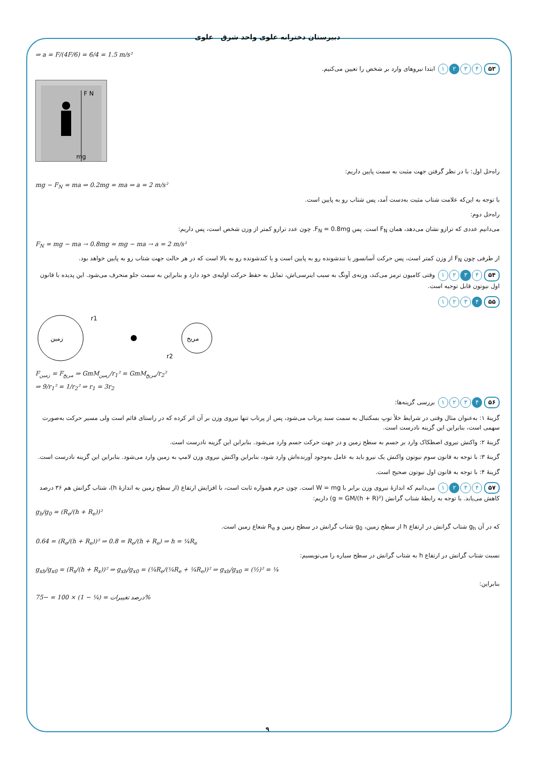دبیرستان دخترانه علوی واحد شرق علوی
⇒ a = F/(4F/6) = 6/4 = 1.5 m/s²
۵۳ ۴ ۳ ۲ ۱ ابتدا نیروهای وارد بر شخص را تعیین می‌کنیم.
F N
mg
راه‌حل اول: با در نظر گرفتن جهت مثبت به سمت پایین داریم:
mg − F<sub>N</sub> = ma ⇒ 0.2mg = ma ⇒ a = 2 m/s²
با توجه به این‌که علامت شتاب مثبت به‌دست آمد، پس شتاب رو به پایین است.
راه‌حل دوم:
می‌دانیم عددی که ترازو نشان می‌دهد، همان F<sub>N</sub> است. پس F<sub>N</sub> = 0.8mg. چون عدد ترازو کمتر از وزن شخص است، پس داریم:
F<sub>N</sub> = mg − ma → 0.8mg = mg − ma → a = 2 m/s²
از طرفی چون F<sub>N</sub> از وزن کمتر است، پس حرکت آسانسور یا تندشونده رو به پایین است و یا کندشونده رو به بالا است که در هر حالت جهت شتاب رو به پایین خواهد بود.
۵۴ ۴ ۳ ۲ ۱ وقتی کامیون ترمز می‌کند، وزنه‌ی آونگ به سبب اینرسی‌اش، تمایل به حفظ حرکت اولیه‌ی خود دارد و بنابراین به سمت جلو منحرف می‌شود. این پدیده با قانون اول نیوتون قابل توجیه است.
۵۵ ۴ ۳ ۲ ۱
زمین
مریخ
r1
r2
F<sub>زمین</sub> = F<sub>مریخ</sub> ⇒ GmM<sub>زمین</sub>/r<sub>1</sub>² = GmM<sub>مریخ</sub>/r<sub>2</sub>²
⇒ 9/r<sub>1</sub>² = 1/r<sub>2</sub>² ⇒ r<sub>1</sub> = 3r<sub>2</sub>
۵۶ ۴ ۳ ۲ ۱ بررسی گزینه‌ها:
گزینهٔ ۱: به‌عنوان مثال وقتی در شرایط خلأ توپ بسکتبال به سمت سبد پرتاب می‌شود، پس از پرتاب تنها نیروی وزن بر آن اثر کرده که در راستای قائم است ولی مسیر حرکت به‌صورت سهمی است، بنابراین این گزینه نادرست است.
گزینهٔ ۲: واکنش نیروی اصطکاک وارد بر جسم به سطح زمین و در جهت حرکت جسم وارد می‌شود. بنابراین این گزینه نادرست است.
گزینهٔ ۳: با توجه به قانون سوم نیوتون واکنش یک نیرو باید به عامل به‌وجود آورنده‌اش وارد شود، بنابراین واکنش نیروی وزن لامپ به زمین وارد می‌شود. بنابراین این گزینه نادرست است.
گزینهٔ ۴: با توجه به قانون اول نیوتون صحیح است.
۵۷ ۴ ۳ ۲ ۱ می‌دانیم که اندازهٔ نیروی وزن برابر با W = mg است. چون جرم همواره ثابت است، با افزایش ارتفاع (از سطح زمین به اندازهٔ h)، شتاب گرانش هم ۳۶ درصد کاهش می‌یابد. با توجه به رابطهٔ شتاب گرانش (g = GM/(h + R)²) داریم:
g<sub>h</sub>/g<sub>0</sub> = (R<sub>e</sub>/(h + R<sub>e</sub>))²
که در آن g<sub>h</sub> شتاب گرانش در ارتفاع h از سطح زمین، g<sub>0</sub> شتاب گرانش در سطح زمین و R<sub>e</sub> شعاع زمین است.
0.64 = (R<sub>e</sub>/(h + R<sub>e</sub>))² ⇒ 0.8 = R<sub>e</sub>/(h + R<sub>e</sub>) ⇒ h = ¼R<sub>e</sub>
نسبت شتاب گرانش در ارتفاع h به شتاب گرانش در سطح سیاره را می‌نویسیم:
g<sub>xh</sub>/g<sub>x0</sub> = (R<sub>x</sub>/(h + R<sub>x</sub>))² ⇒ g<sub>xh</sub>/g<sub>x0</sub> = (¼R<sub>e</sub>/(¼R<sub>e</sub> + ¼R<sub>e</sub>))² ⇒ g<sub>xh</sub>/g<sub>x0</sub> = (½)² = ¼
بنابراین:
درصد تغییرات = (¼ − 1) × 100 = −75%
۹